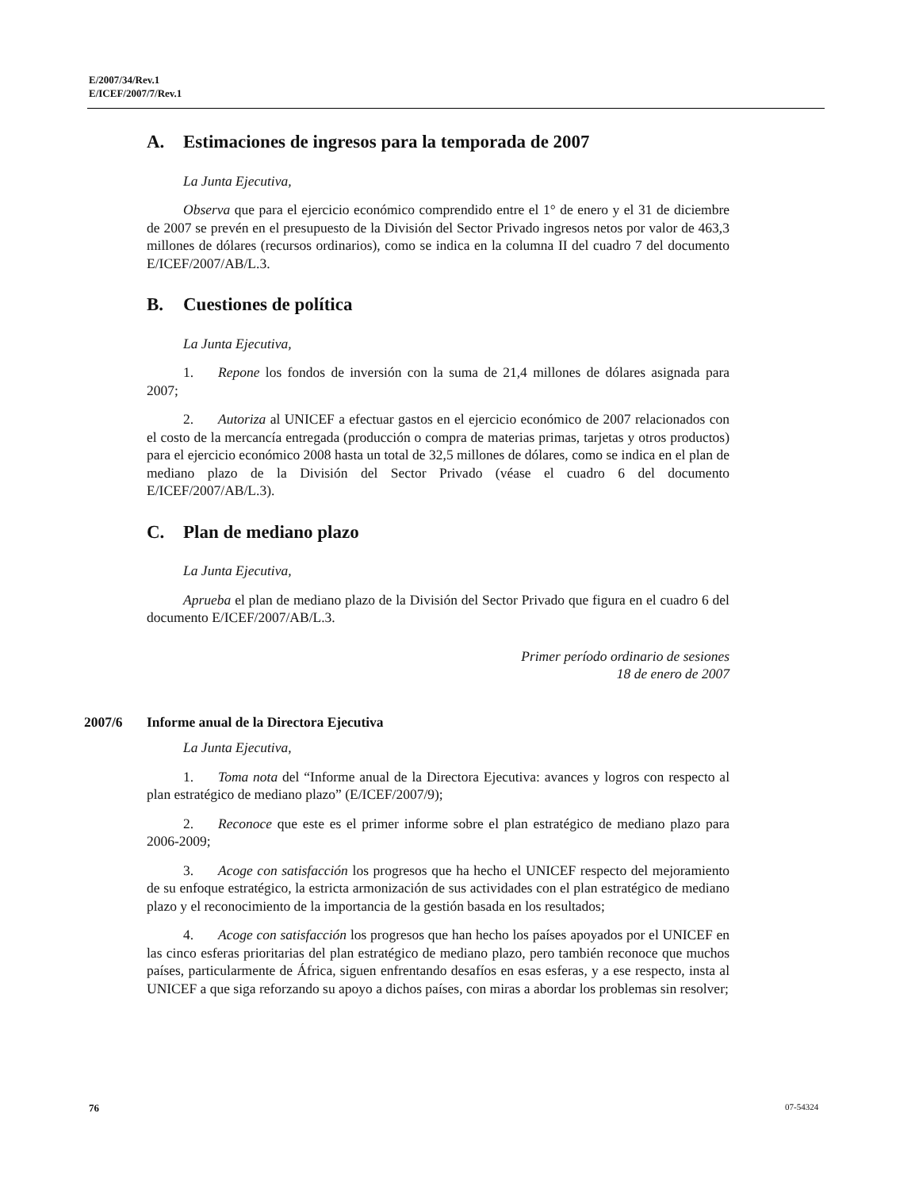E/2007/34/Rev.1
E/ICEF/2007/7/Rev.1
A. Estimaciones de ingresos para la temporada de 2007
La Junta Ejecutiva,
Observa que para el ejercicio económico comprendido entre el 1° de enero y el 31 de diciembre de 2007 se prevén en el presupuesto de la División del Sector Privado ingresos netos por valor de 463,3 millones de dólares (recursos ordinarios), como se indica en la columna II del cuadro 7 del documento E/ICEF/2007/AB/L.3.
B. Cuestiones de política
La Junta Ejecutiva,
1. Repone los fondos de inversión con la suma de 21,4 millones de dólares asignada para 2007;
2. Autoriza al UNICEF a efectuar gastos en el ejercicio económico de 2007 relacionados con el costo de la mercancía entregada (producción o compra de materias primas, tarjetas y otros productos) para el ejercicio económico 2008 hasta un total de 32,5 millones de dólares, como se indica en el plan de mediano plazo de la División del Sector Privado (véase el cuadro 6 del documento E/ICEF/2007/AB/L.3).
C. Plan de mediano plazo
La Junta Ejecutiva,
Aprueba el plan de mediano plazo de la División del Sector Privado que figura en el cuadro 6 del documento E/ICEF/2007/AB/L.3.
Primer período ordinario de sesiones
18 de enero de 2007
2007/6 Informe anual de la Directora Ejecutiva
La Junta Ejecutiva,
1. Toma nota del “Informe anual de la Directora Ejecutiva: avances y logros con respecto al plan estratégico de mediano plazo” (E/ICEF/2007/9);
2. Reconoce que este es el primer informe sobre el plan estratégico de mediano plazo para 2006-2009;
3. Acoge con satisfacción los progresos que ha hecho el UNICEF respecto del mejoramiento de su enfoque estratégico, la estricta armonización de sus actividades con el plan estratégico de mediano plazo y el reconocimiento de la importancia de la gestión basada en los resultados;
4. Acoge con satisfacción los progresos que han hecho los países apoyados por el UNICEF en las cinco esferas prioritarias del plan estratégico de mediano plazo, pero también reconoce que muchos países, particularmente de África, siguen enfrentando desafíos en esas esferas, y a ese respecto, insta al UNICEF a que siga reforzando su apoyo a dichos países, con miras a abordar los problemas sin resolver;
76 07-54324